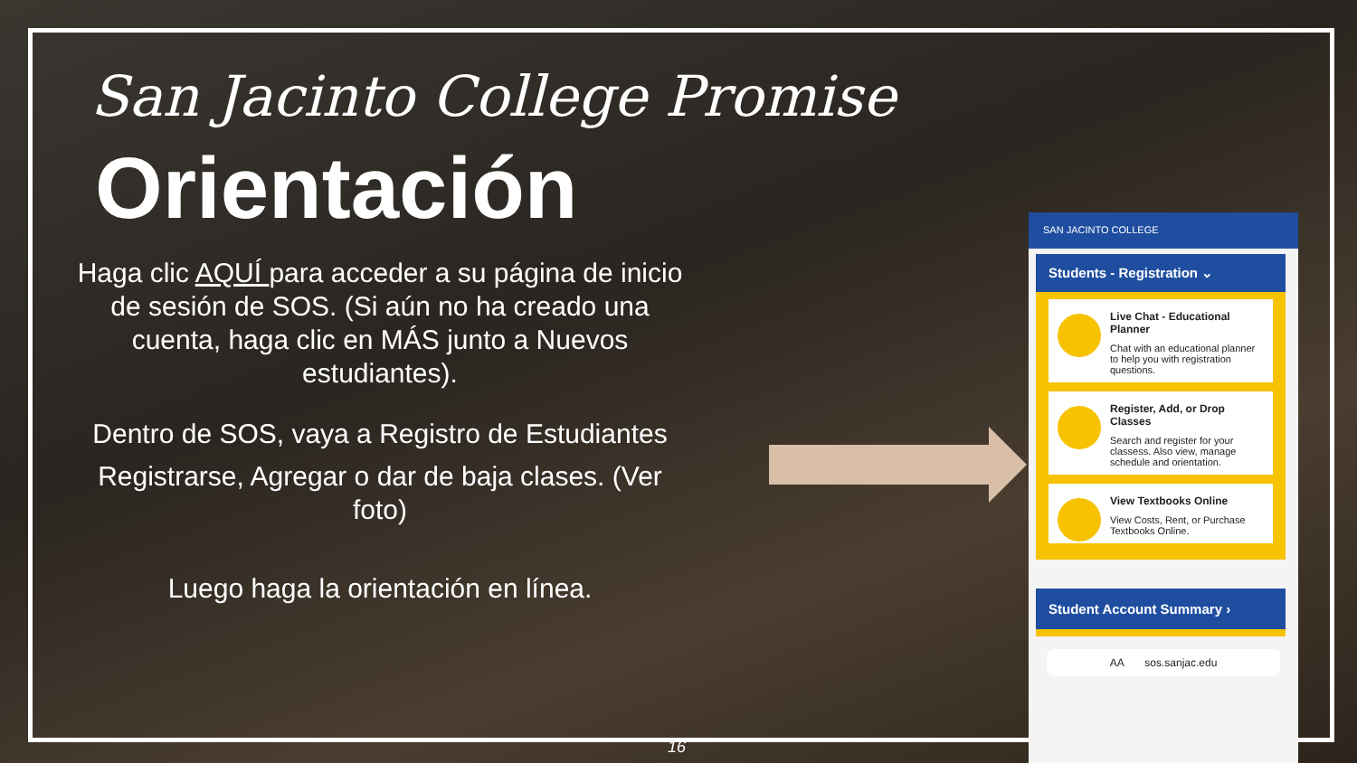San Jacinto College Promise
Orientación
Haga clic AQUÍ para acceder a su página de inicio de sesión de SOS. (Si aún no ha creado una cuenta, haga clic en MÁS junto a Nuevos estudiantes).
Dentro de SOS, vaya a Registro de Estudiantes
Registrarse, Agregar o dar de baja clases. (Ver foto)
Luego haga la orientación en línea.
SAN JACINTO COLLEGE
Students - Registration ⌄
Live Chat - Educational Planner
Chat with an educational planner to help you with registration questions.
Register, Add, or Drop Classes
Search and register for your classess. Also view, manage schedule and orientation.
View Textbooks Online
View Costs, Rent, or Purchase Textbooks Online.
Student Account Summary ›
AA sos.sanjac.edu
16